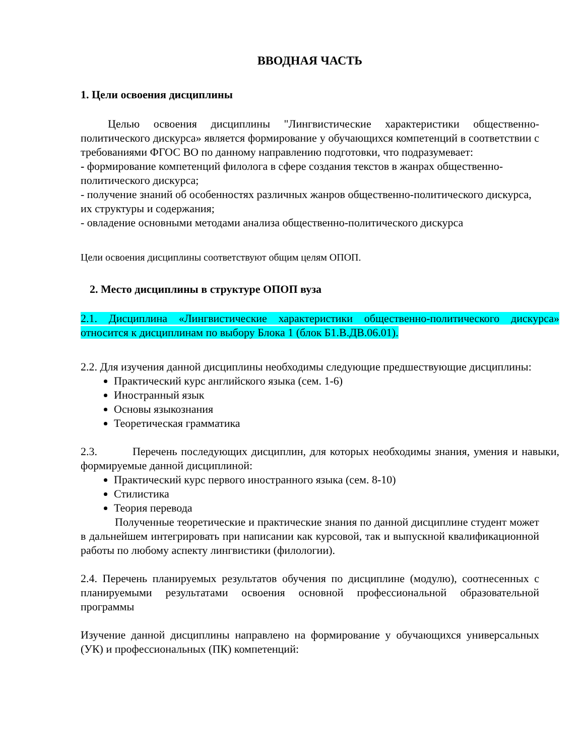ВВОДНАЯ ЧАСТЬ
1. Цели освоения дисциплины
Целью освоения дисциплины "Лингвистические характеристики общественно-политического дискурса» является формирование у обучающихся компетенций в соответствии с требованиями ФГОС ВО по данному направлению подготовки, что подразумевает:
- формирование компетенций филолога в сфере создания текстов в жанрах общественно-политического дискурса;
- получение знаний об особенностях различных жанров общественно-политического дискурса, их структуры и содержания;
- овладение основными методами анализа общественно-политического дискурса
Цели освоения дисциплины соответствуют общим целям ОПОП.
2. Место дисциплины в структуре ОПОП вуза
2.1. Дисциплина «Лингвистические характеристики общественно-политического дискурса» относится к дисциплинам по выбору Блока 1 (блок Б1.В.ДВ.06.01).
2.2. Для изучения данной дисциплины необходимы следующие предшествующие дисциплины:
Практический курс английского языка (сем. 1-6)
Иностранный язык
Основы языкознания
Теоретическая грамматика
2.3. Перечень последующих дисциплин, для которых необходимы знания, умения и навыки, формируемые данной дисциплиной:
Практический курс первого иностранного языка (сем. 8-10)
Стилистика
Теория перевода
Полученные теоретические и практические знания по данной дисциплине студент может в дальнейшем интегрировать при написании как курсовой, так и выпускной квалификационной работы по любому аспекту лингвистики (филологии).
2.4. Перечень планируемых результатов обучения по дисциплине (модулю), соотнесенных с планируемыми результатами освоения основной профессиональной образовательной программы
Изучение данной дисциплины направлено на формирование у обучающихся универсальных (УК) и профессиональных (ПК) компетенций: